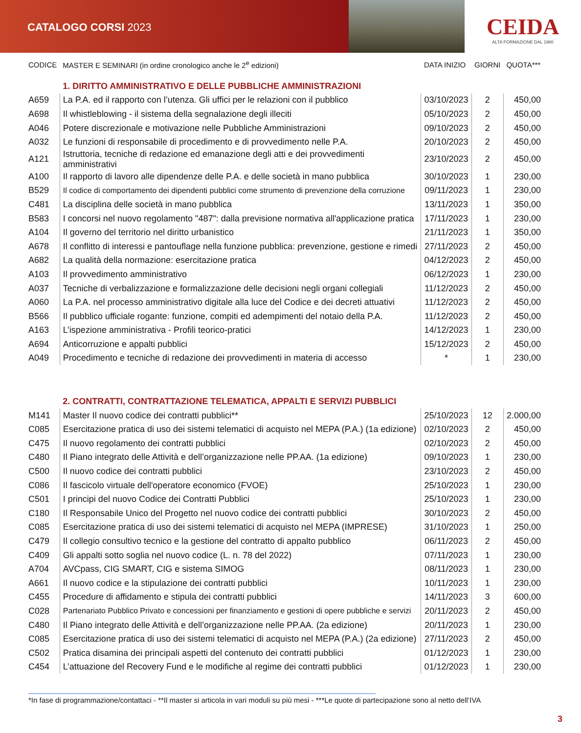CATALOGO CORSI 2023
CEIDA
ALTA FORMAZIONE DAL 1980
| CODICE | MASTER E SEMINARI (in ordine cronologico anche le 2<sup>e</sup> edizioni) | DATA INIZIO | GIORNI | QUOTA*** |
| --- | --- | --- | --- | --- |
| | 1. DIRITTO AMMINISTRATIVO E DELLE PUBBLICHE AMMINISTRAZIONI | | | |
| A659 | La P.A. ed il rapporto con l’utenza. Gli uffici per le relazioni con il pubblico | 03/10/2023 | 2 | 450,00 |
| A698 | Il whistleblowing - il sistema della segnalazione degli illeciti | 05/10/2023 | 2 | 450,00 |
| A046 | Potere discrezionale e motivazione nelle Pubbliche Amministrazioni | 09/10/2023 | 2 | 450,00 |
| A032 | Le funzioni di responsabile di procedimento e di provvedimento nelle P.A. | 20/10/2023 | 2 | 450,00 |
| A121 | Istruttoria, tecniche di redazione ed emanazione degli atti e dei provvedimenti amministrativi | 23/10/2023 | 2 | 450,00 |
| A100 | Il rapporto di lavoro alle dipendenze delle P.A. e delle società in mano pubblica | 30/10/2023 | 1 | 230,00 |
| B529 | Il codice di comportamento dei dipendenti pubblici come strumento di prevenzione della corruzione | 09/11/2023 | 1 | 230,00 |
| C481 | La disciplina delle società in mano pubblica | 13/11/2023 | 1 | 350,00 |
| B583 | I concorsi nel nuovo regolamento "487": dalla previsione normativa all'applicazione pratica | 17/11/2023 | 1 | 230,00 |
| A104 | Il governo del territorio nel diritto urbanistico | 21/11/2023 | 1 | 350,00 |
| A678 | Il conflitto di interessi e pantouflage nella funzione pubblica: prevenzione, gestione e rimedi | 27/11/2023 | 2 | 450,00 |
| A682 | La qualità della normazione: esercitazione pratica | 04/12/2023 | 2 | 450,00 |
| A103 | Il provvedimento amministrativo | 06/12/2023 | 1 | 230,00 |
| A037 | Tecniche di verbalizzazione e formalizzazione delle decisioni negli organi collegiali | 11/12/2023 | 2 | 450,00 |
| A060 | La P.A. nel processo amministrativo digitale alla luce del Codice e dei decreti attuativi | 11/12/2023 | 2 | 450,00 |
| B566 | Il pubblico ufficiale rogante: funzione, compiti ed adempimenti del notaio della P.A. | 11/12/2023 | 2 | 450,00 |
| A163 | L’ispezione amministrativa - Profili teorico-pratici | 14/12/2023 | 1 | 230,00 |
| A694 | Anticorruzione e appalti pubblici | 15/12/2023 | 2 | 450,00 |
| A049 | Procedimento e tecniche di redazione dei provvedimenti in materia di accesso | * | 1 | 230,00 |
| | 2. CONTRATTI, CONTRATTAZIONE TELEMATICA, APPALTI E SERVIZI PUBBLICI | | | |
| M141 | Master Il nuovo codice dei contratti pubblici** | 25/10/2023 | 12 | 2.000,00 |
| C085 | Esercitazione pratica di uso dei sistemi telematici di acquisto nel MEPA (P.A.) (1a edizione) | 02/10/2023 | 2 | 450,00 |
| C475 | Il nuovo regolamento dei contratti pubblici | 02/10/2023 | 2 | 450,00 |
| C480 | Il Piano integrato delle Attività e dell’organizzazione nelle PP.AA. (1a edizione) | 09/10/2023 | 1 | 230,00 |
| C500 | Il nuovo codice dei contratti pubblici | 23/10/2023 | 2 | 450,00 |
| C086 | Il fascicolo virtuale dell'operatore economico (FVOE) | 25/10/2023 | 1 | 230,00 |
| C501 | I principi del nuovo Codice dei Contratti Pubblici | 25/10/2023 | 1 | 230,00 |
| C180 | Il Responsabile Unico del Progetto nel nuovo codice dei contratti pubblici | 30/10/2023 | 2 | 450,00 |
| C085 | Esercitazione pratica di uso dei sistemi telematici di acquisto nel MEPA (IMPRESE) | 31/10/2023 | 1 | 250,00 |
| C479 | Il collegio consultivo tecnico e la gestione del contratto di appalto pubblico | 06/11/2023 | 2 | 450,00 |
| C409 | Gli appalti sotto soglia nel nuovo codice (L. n. 78 del 2022) | 07/11/2023 | 1 | 230,00 |
| A704 | AVCpass, CIG SMART, CIG e sistema SIMOG | 08/11/2023 | 1 | 230,00 |
| A661 | Il nuovo codice e la stipulazione dei contratti pubblici | 10/11/2023 | 1 | 230,00 |
| C455 | Procedure di affidamento e stipula dei contratti pubblici | 14/11/2023 | 3 | 600,00 |
| C028 | Partenariato Pubblico Privato e concessioni per finanziamento e gestioni di opere pubbliche e servizi | 20/11/2023 | 2 | 450,00 |
| C480 | Il Piano integrato delle Attività e dell’organizzazione nelle PP.AA. (2a edizione) | 20/11/2023 | 1 | 230,00 |
| C085 | Esercitazione pratica di uso dei sistemi telematici di acquisto nel MEPA (P.A.) (2a edizione) | 27/11/2023 | 2 | 450,00 |
| C502 | Pratica disamina dei principali aspetti del contenuto dei contratti pubblici | 01/12/2023 | 1 | 230,00 |
| C454 | L’attuazione del Recovery Fund e le modifiche al regime dei contratti pubblici | 01/12/2023 | 1 | 230,00 |
*In fase di programmazione/contattaci - **Il master si articola in vari moduli su più mesi - ***Le quote di partecipazione sono al netto dell’IVA
3